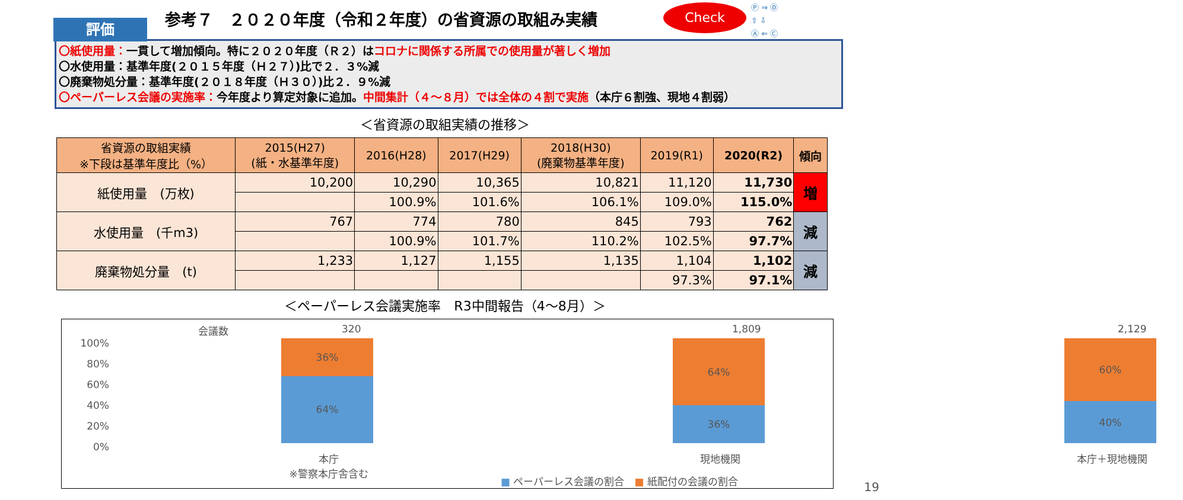評価
参考７　２０２０年度（令和２年度）の省資源の取組み実績
Check
Ⓟ ⇒ Ⓓ
⇧ ⇩
Ⓐ ⇐ Ⓒ
〇紙使用量：一貫して増加傾向。特に２０２０年度（Ｒ２）はコロナに関係する所属での使用量が著しく増加
〇水使用量：基準年度(２０１５年度（Ｈ２７）)比で２．３%減
〇廃棄物処分量：基準年度(２０１８年度（Ｈ３０）)比２．９%減
〇ペーパーレス会議の実施率：今年度より算定対象に追加。中間集計（４～８月）では全体の４割で実施（本庁６割強、現地４割弱）
＜省資源の取組実績の推移＞
| 省資源の取組実績 ※下段は基準年度比（%） | 2015(H27) (紙・水基準年度) | 2016(H28) | 2017(H29) | 2018(H30) (廃棄物基準年度) | 2019(R1) | 2020(R2) | 傾向 |
| --- | --- | --- | --- | --- | --- | --- | --- |
| 紙使用量 (万枚) | 10,200 | 10,290 | 10,365 | 10,821 | 11,120 | 11,730 | 増 |
| | | 100.9% | 101.6% | 106.1% | 109.0% | 115.0% | |
| 水使用量 (千m3) | 767 | 774 | 780 | 845 | 793 | 762 | 減 |
| | | 100.9% | 101.7% | 110.2% | 102.5% | 97.7% | |
| 廃棄物処分量 (t) | 1,233 | 1,127 | 1,155 | 1,135 | 1,104 | 1,102 | 減 |
| | | | | | 97.3% | 97.1% | |
＜ペーパーレス会議実施率　R3中間報告（4～8月）＞
会議数 320 1,809 2,129
100%
80%
60%
40%
20%
0%
36%
64%
64%
36%
60%
40%
本庁
※警察本庁舎含む
現地機関 本庁＋現地機関
■ ペーパーレス会議の割合　■ 紙配付の会議の割合
19